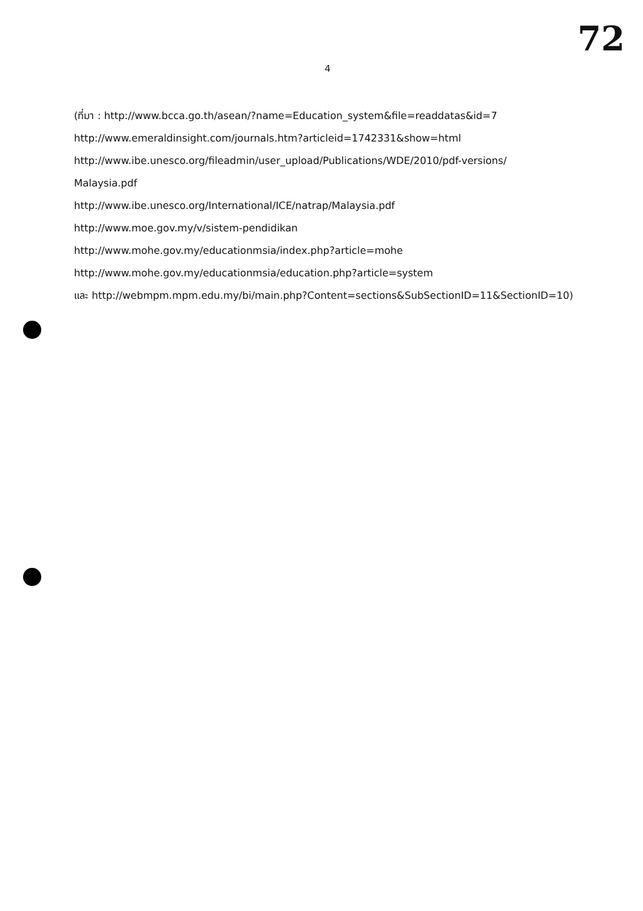72
4
(ที่มา : http://www.bcca.go.th/asean/?name=Education_system&file=readdatas&id=7
http://www.emeraldinsight.com/journals.htm?articleid=1742331&show=html
http://www.ibe.unesco.org/fileadmin/user_upload/Publications/WDE/2010/pdf-versions/
Malaysia.pdf
http://www.ibe.unesco.org/International/ICE/natrap/Malaysia.pdf
http://www.moe.gov.my/v/sistem-pendidikan
http://www.mohe.gov.my/educationmsia/index.php?article=mohe
http://www.mohe.gov.my/educationmsia/education.php?article=system
และ http://webmpm.mpm.edu.my/bi/main.php?Content=sections&SubSectionID=11&SectionID=10)